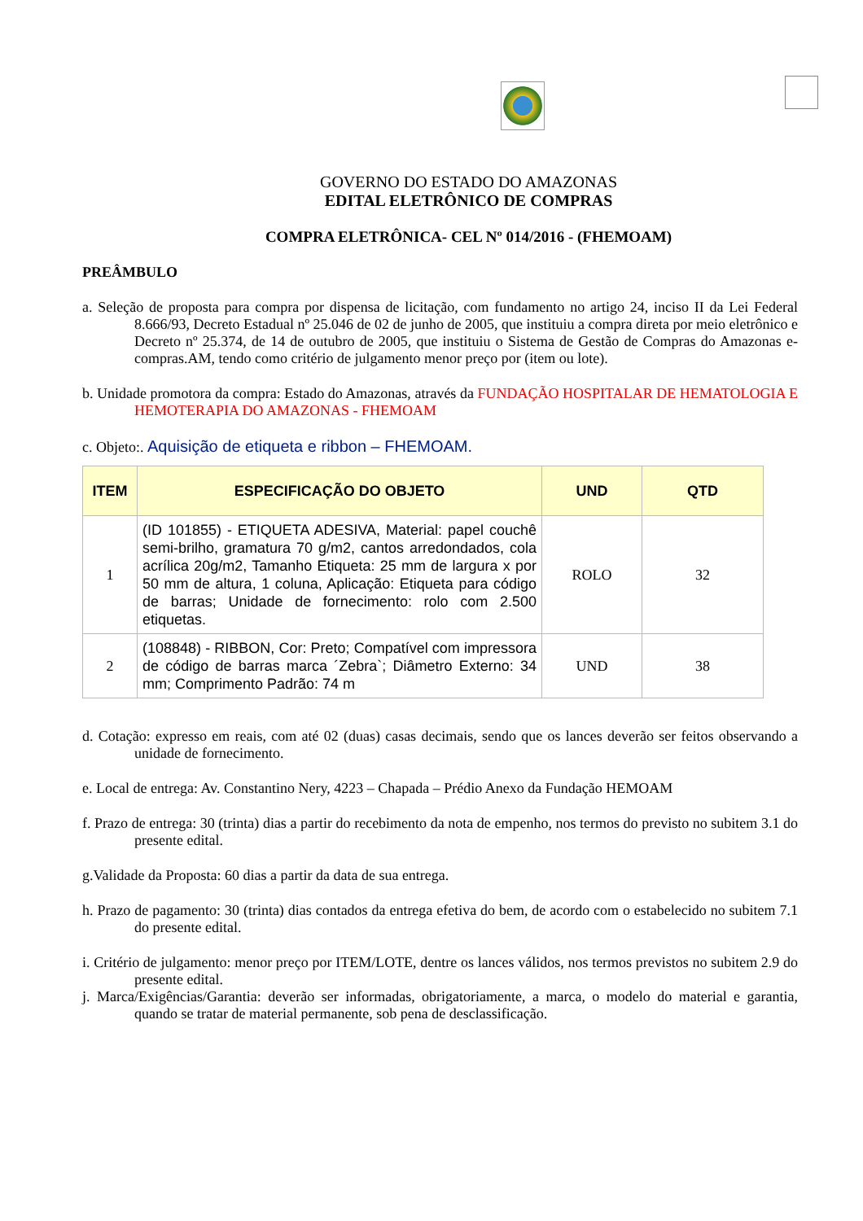GOVERNO DO ESTADO DO AMAZONAS
EDITAL ELETRÔNICO DE COMPRAS
COMPRA ELETRÔNICA- CEL Nº 014/2016 - (FHEMOAM)
PREÂMBULO
a. Seleção de proposta para compra por dispensa de licitação, com fundamento no artigo 24, inciso II da Lei Federal 8.666/93, Decreto Estadual nº 25.046 de 02 de junho de 2005, que instituiu a compra direta por meio eletrônico e Decreto nº 25.374, de 14 de outubro de 2005, que instituiu o Sistema de Gestão de Compras do Amazonas e-compras.AM, tendo como critério de julgamento menor preço por (item ou lote).
b. Unidade promotora da compra: Estado do Amazonas, através da FUNDAÇÃO HOSPITALAR DE HEMATOLOGIA E HEMOTERAPIA DO AMAZONAS - FHEMOAM
c. Objeto:. Aquisição de etiqueta e ribbon – FHEMOAM.
| ITEM | ESPECIFICAÇÃO DO OBJETO | UND | QTD |
| --- | --- | --- | --- |
| 1 | (ID 101855) - ETIQUETA ADESIVA, Material: papel couchê semi-brilho, gramatura 70 g/m2, cantos arredondados, cola acrílica 20g/m2, Tamanho Etiqueta: 25 mm de largura x por 50 mm de altura, 1 coluna, Aplicação: Etiqueta para código de barras; Unidade de fornecimento: rolo com 2.500 etiquetas. | ROLO | 32 |
| 2 | (108848) - RIBBON, Cor: Preto; Compatível com impressora de código de barras marca ´Zebra`; Diâmetro Externo: 34 mm; Comprimento Padrão: 74 m | UND | 38 |
d. Cotação: expresso em reais, com até 02 (duas) casas decimais, sendo que os lances deverão ser feitos observando a unidade de fornecimento.
e. Local de entrega: Av. Constantino Nery, 4223 – Chapada – Prédio Anexo da Fundação HEMOAM
f. Prazo de entrega: 30 (trinta) dias a partir do recebimento da nota de empenho, nos termos do previsto no subitem 3.1 do presente edital.
g.Validade da Proposta: 60 dias a partir da data de sua entrega.
h. Prazo de pagamento: 30 (trinta) dias contados da entrega efetiva do bem, de acordo com o estabelecido no subitem 7.1 do presente edital.
i. Critério de julgamento: menor preço por ITEM/LOTE, dentre os lances válidos, nos termos previstos no subitem 2.9 do presente edital.
j. Marca/Exigências/Garantia: deverão ser informadas, obrigatoriamente, a marca, o modelo do material e garantia, quando se tratar de material permanente, sob pena de desclassificação.